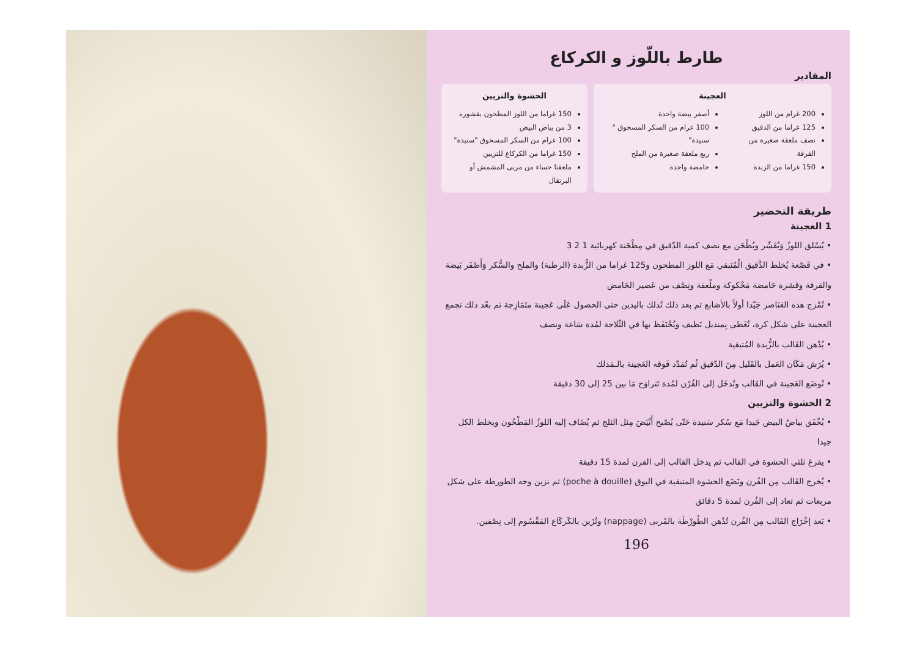طارط باللّوز و الكركاع
المقادير
العجينة
200 غرام من اللوز
125 غراما من الدقيق
نصف ملعقة صغيرة من القرفة
150 غراما من الزبدة
أصفر بيضة واحدة
100 غرام من السكر المسحوق " سنيدة"
ربع ملعقة صغيرة من الملح
حامضة واحدة
الحشوة والتزيين
150 غراما من اللوز المطحون بقشوره
3 من بياض البيض
100 غرام من السكر المسحوق "سنيدة"
150 غراما من الكركاع للتزيين
ملعقتا حساء من مربى المشمش أو البرتقال
طريقة التحضير
1 العجينة
• يُسْلق اللوزُ وَيُقَشّر ويُطْحَن مع نصف كمية الدّقيق في مِطْحَنة كهربائية 1 2 3
• في قَصْعة يُخلط الدَّقيق الْمُتَبقي مَع اللوز المطحون و125 غراما من الزُّبدة (الرطبة) والملح والسُّكر وَأَصْفَر بَيضة والقرفة وقشرة حَامضة مَحْكوكة وملْعقة ونِصْف من عَصير الحَامض
• تُمْزج هذه العَنَاصر جَيّدا أولاً بالأصَابع ثم بعد ذلك تُدلك باليدين حتى الحصول عَلَى عَجينة متَمَازِجة ثم بعْد ذلك تجمع العجينة على شكل كرة، تُغَطى بِمنديل نَظيف ويُحْتَفَظ بها في الثّلاجة لمُدة سَاعة ونصف
• يُدْهن القَالب بالزُّبدة المُتبقية
• يُرَش مَكَان العَمل بالقَليل مِنَ الدّقيق ثُم تُمَدّد فَوقه العَجينة بالـمَدلك
• تُوضَع العَجينة في القَالب وتُدخَل إلى الفُرْن لمُدة تَتراوَح مَا بين 25 إلى 30 دقيقة
2 الحشوة والتزيين
• يُخْفَق بياضُ البيض جَيدا مَع سُكر سَنيدة حَتّى يُصْبح أَبْيَضَ مِثل الثلج ثم يُضَاف إليه اللوزُ المَطْحُون ويخلط الكل جيدا
• يفرغ ثلثي الحشوة في القالب ثم يدخل القالب إلى الفرن لمدة 15 دقيقة
• يُخرج القَالب مِن الفُرن ونَضَع الحشوة المتبقية في البوق (poche à douille) ثم نزين وجه الطورطة على شكل مربعات ثم تعاد إلى الفُرن لمدة 5 دقائق
• بَعد إخْرَاج القَالب مِن الفُرن تُدْهن الطُورْطَة بالمُربى (nappage) وتُزَين بالكَركَاع المَقْسُوم إلى نِصْفين.
196